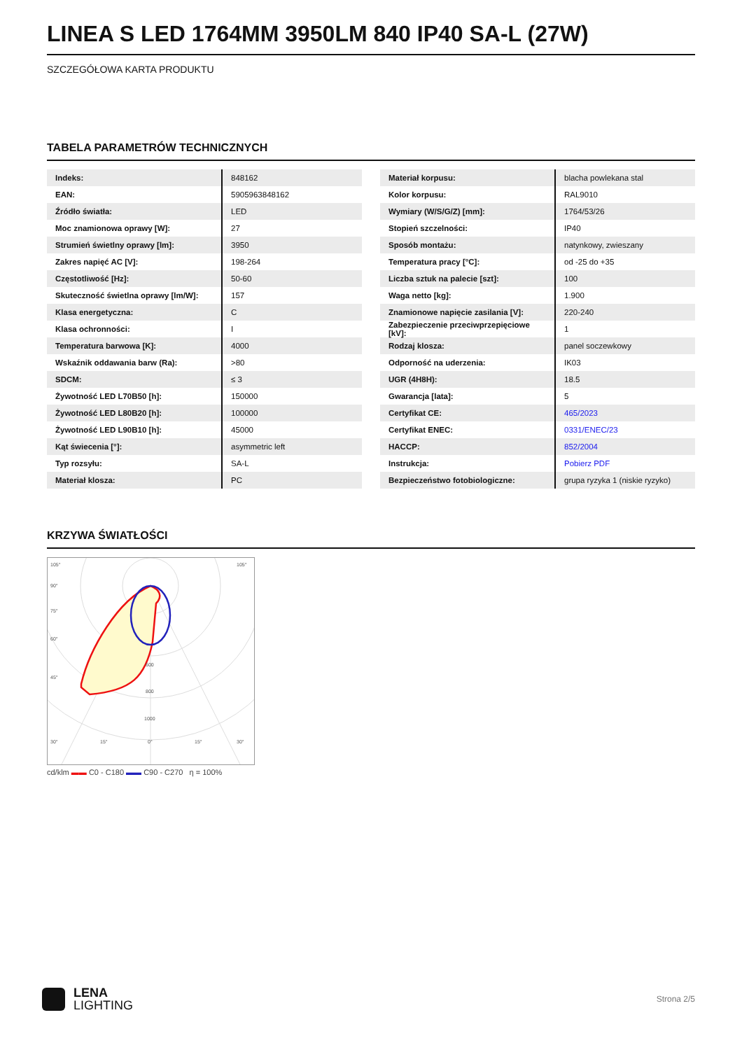LINEA S LED 1764MM 3950LM 840 IP40 SA-L (27W)
SZCZEGÓŁOWA KARTA PRODUKTU
TABELA PARAMETRÓW TECHNICZNYCH
| Indeks: | 848162 |
| EAN: | 5905963848162 |
| Źródło światła: | LED |
| Moc znamionowa oprawy [W]: | 27 |
| Strumień świetlny oprawy [lm]: | 3950 |
| Zakres napięć AC [V]: | 198-264 |
| Częstotliwość [Hz]: | 50-60 |
| Skuteczność świetlna oprawy [lm/W]: | 157 |
| Klasa energetyczna: | C |
| Klasa ochronności: | I |
| Temperatura barwowa [K]: | 4000 |
| Wskaźnik oddawania barw (Ra): | >80 |
| SDCM: | ≤ 3 |
| Żywotność LED L70B50 [h]: | 150000 |
| Żywotność LED L80B20 [h]: | 100000 |
| Żywotność LED L90B10 [h]: | 45000 |
| Kąt świecenia [°]: | asymmetric left |
| Typ rozsyłu: | SA-L |
| Materiał klosza: | PC |
| Materiał korpusu: | blacha powlekana stal |
| Kolor korpusu: | RAL9010 |
| Wymiary (W/S/G/Z) [mm]: | 1764/53/26 |
| Stopień szczelności: | IP40 |
| Sposób montażu: | natynkowy, zwieszany |
| Temperatura pracy [°C]: | od -25 do +35 |
| Liczba sztuk na palecie [szt]: | 100 |
| Waga netto [kg]: | 1.900 |
| Znamionowe napięcie zasilania [V]: | 220-240 |
| Zabezpieczenie przeciwprzepięciowe [kV]: | 1 |
| Rodzaj klosza: | panel soczewkowy |
| Odporność na uderzenia: | IK03 |
| UGR (4H8H): | 18.5 |
| Gwarancja [lata]: | 5 |
| Certyfikat CE: | 465/2023 |
| Certyfikat ENEC: | 0331/ENEC/23 |
| HACCP: | 852/2004 |
| Instrukcja: | Pobierz PDF |
| Bezpieczeństwo fotobiologiczne: | grupa ryzyka 1 (niskie ryzyko) |
KRZYWA ŚWIATŁOŚCI
105°
105°
90°
75°
60°
45°
600
800
1000
30°
15°
0°
15°
30°
cd/klm ▬▬ C0 - C180 ▬▬ C90 - C270 η = 100%
LENA
LIGHTING
Strona 2/5